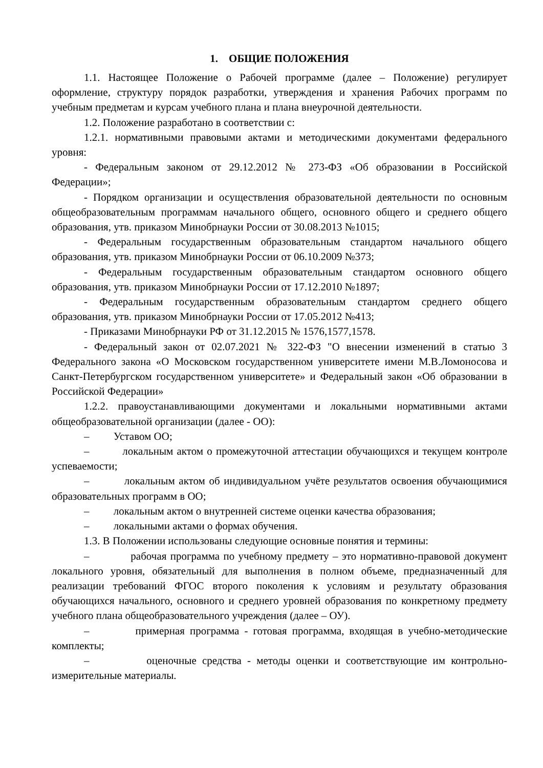1. ОБЩИЕ ПОЛОЖЕНИЯ
1.1. Настоящее Положение о Рабочей программе (далее – Положение) регулирует оформление, структуру порядок разработки, утверждения и хранения Рабочих программ по учебным предметам и курсам учебного плана и плана внеурочной деятельности.
1.2. Положение разработано в соответствии с:
1.2.1. нормативными правовыми актами и методическими документами федерального уровня:
- Федеральным законом от 29.12.2012 № 273-ФЗ «Об образовании в Российской Федерации»;
- Порядком организации и осуществления образовательной деятельности по основным общеобразовательным программам начального общего, основного общего и среднего общего образования, утв. приказом Минобрнауки России от 30.08.2013 №1015;
- Федеральным государственным образовательным стандартом начального общего образования, утв. приказом Минобрнауки России от 06.10.2009 №373;
- Федеральным государственным образовательным стандартом основного общего образования, утв. приказом Минобрнауки России от 17.12.2010 №1897;
- Федеральным государственным образовательным стандартом среднего общего образования, утв. приказом Минобрнауки России от 17.05.2012 №413;
- Приказами Минобрнауки РФ от 31.12.2015 № 1576,1577,1578.
- Федеральный закон от 02.07.2021 № 322-ФЗ "О внесении изменений в статью 3 Федерального закона «О Московском государственном университете имени М.В.Ломоносова и Санкт-Петербургском государственном университете» и Федеральный закон «Об образовании в Российской Федерации»
1.2.2. правоустанавливающими документами и локальными нормативными актами общеобразовательной организации (далее - ОО):
– Уставом ОО;
– локальным актом о промежуточной аттестации обучающихся и текущем контроле успеваемости;
– локальным актом об индивидуальном учёте результатов освоения обучающимися образовательных программ в ОО;
– локальным актом о внутренней системе оценки качества образования;
– локальными актами о формах обучения.
1.3. В Положении использованы следующие основные понятия и термины:
– рабочая программа по учебному предмету – это нормативно-правовой документ локального уровня, обязательный для выполнения в полном объеме, предназначенный для реализации требований ФГОС второго поколения к условиям и результату образования обучающихся начального, основного и среднего уровней образования по конкретному предмету учебного плана общеобразовательного учреждения (далее – ОУ).
– примерная программа - готовая программа, входящая в учебно-методические комплекты;
– оценочные средства - методы оценки и соответствующие им контрольно-измерительные материалы.